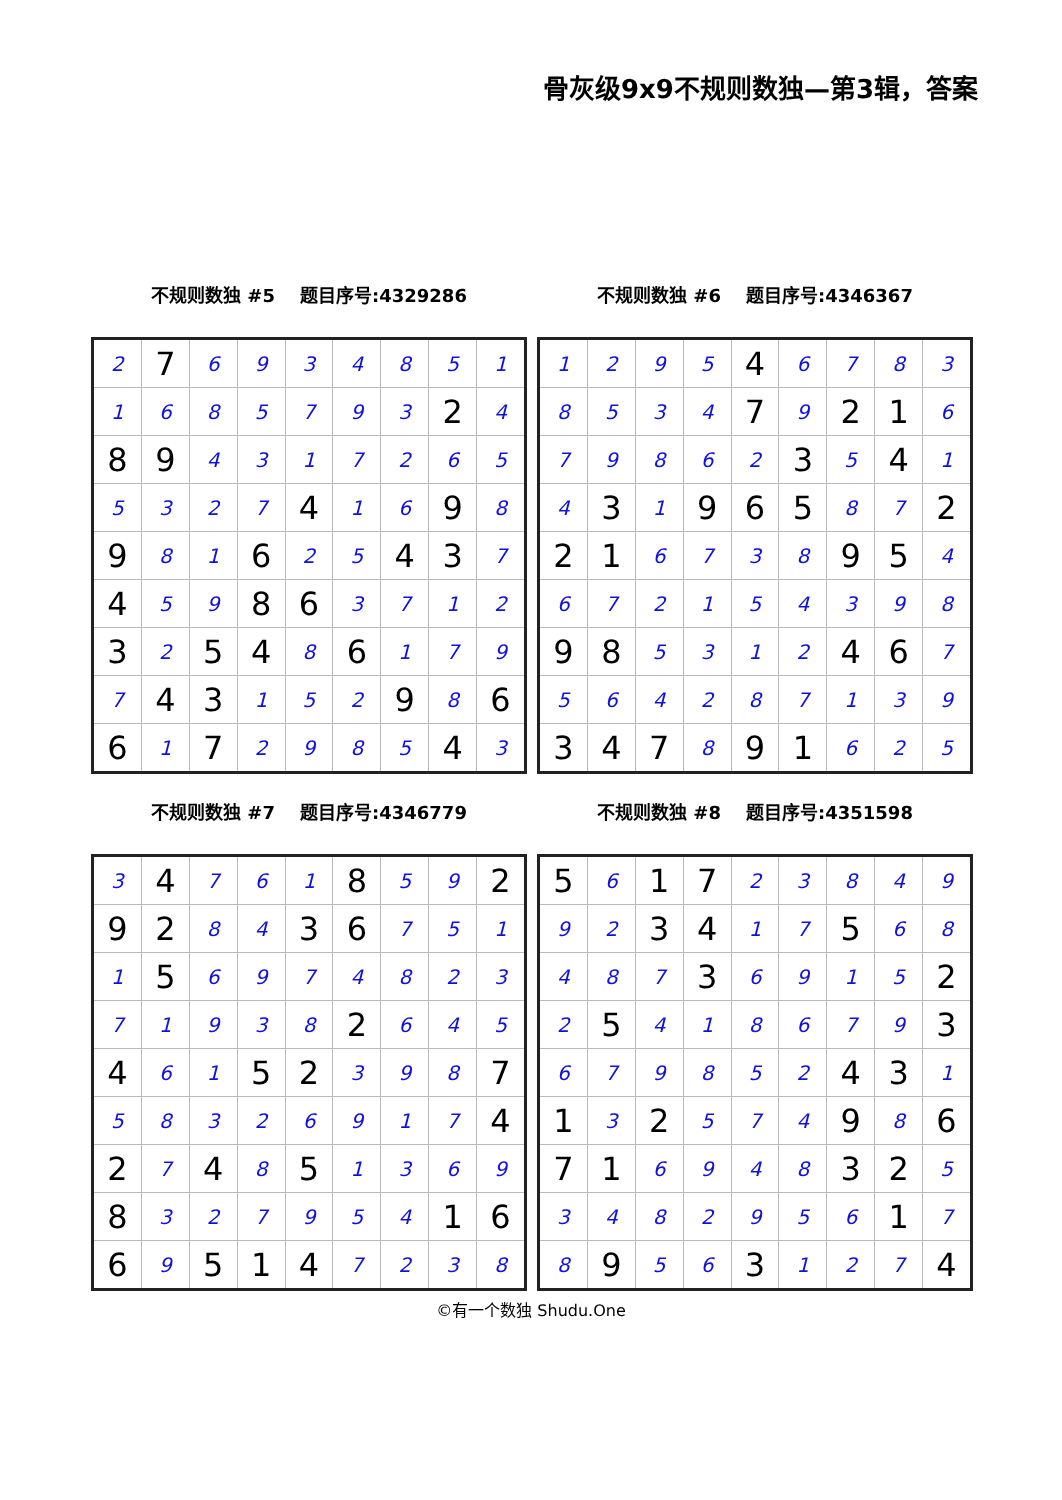骨灰级9x9不规则数独—第3辑，答案
不规则数独 #5 题目序号:4329286
| 2 | 7 | 6 | 9 | 3 | 4 | 8 | 5 | 1 |
| 1 | 6 | 8 | 5 | 7 | 9 | 3 | 2 | 4 |
| 8 | 9 | 4 | 3 | 1 | 7 | 2 | 6 | 5 |
| 5 | 3 | 2 | 7 | 4 | 1 | 6 | 9 | 8 |
| 9 | 8 | 1 | 6 | 2 | 5 | 4 | 3 | 7 |
| 4 | 5 | 9 | 8 | 6 | 3 | 7 | 1 | 2 |
| 3 | 2 | 5 | 4 | 8 | 6 | 1 | 7 | 9 |
| 7 | 4 | 3 | 1 | 5 | 2 | 9 | 8 | 6 |
| 6 | 1 | 7 | 2 | 9 | 8 | 5 | 4 | 3 |
不规则数独 #6 题目序号:4346367
| 1 | 2 | 9 | 5 | 4 | 6 | 7 | 8 | 3 |
| 8 | 5 | 3 | 4 | 7 | 9 | 2 | 1 | 6 |
| 7 | 9 | 8 | 6 | 2 | 3 | 5 | 4 | 1 |
| 4 | 3 | 1 | 9 | 6 | 5 | 8 | 7 | 2 |
| 2 | 1 | 6 | 7 | 3 | 8 | 9 | 5 | 4 |
| 6 | 7 | 2 | 1 | 5 | 4 | 3 | 9 | 8 |
| 9 | 8 | 5 | 3 | 1 | 2 | 4 | 6 | 7 |
| 5 | 6 | 4 | 2 | 8 | 7 | 1 | 3 | 9 |
| 3 | 4 | 7 | 8 | 9 | 1 | 6 | 2 | 5 |
不规则数独 #7 题目序号:4346779
| 3 | 4 | 7 | 6 | 1 | 8 | 5 | 9 | 2 |
| 9 | 2 | 8 | 4 | 3 | 6 | 7 | 5 | 1 |
| 1 | 5 | 6 | 9 | 7 | 4 | 8 | 2 | 3 |
| 7 | 1 | 9 | 3 | 8 | 2 | 6 | 4 | 5 |
| 4 | 6 | 1 | 5 | 2 | 3 | 9 | 8 | 7 |
| 5 | 8 | 3 | 2 | 6 | 9 | 1 | 7 | 4 |
| 2 | 7 | 4 | 8 | 5 | 1 | 3 | 6 | 9 |
| 8 | 3 | 2 | 7 | 9 | 5 | 4 | 1 | 6 |
| 6 | 9 | 5 | 1 | 4 | 7 | 2 | 3 | 8 |
不规则数独 #8 题目序号:4351598
| 5 | 6 | 1 | 7 | 2 | 3 | 8 | 4 | 9 |
| 9 | 2 | 3 | 4 | 1 | 7 | 5 | 6 | 8 |
| 4 | 8 | 7 | 3 | 6 | 9 | 1 | 5 | 2 |
| 2 | 5 | 4 | 1 | 8 | 6 | 7 | 9 | 3 |
| 6 | 7 | 9 | 8 | 5 | 2 | 4 | 3 | 1 |
| 1 | 3 | 2 | 5 | 7 | 4 | 9 | 8 | 6 |
| 7 | 1 | 6 | 9 | 4 | 8 | 3 | 2 | 5 |
| 3 | 4 | 8 | 2 | 9 | 5 | 6 | 1 | 7 |
| 8 | 9 | 5 | 6 | 3 | 1 | 2 | 7 | 4 |
©有一个数独 Shudu.One